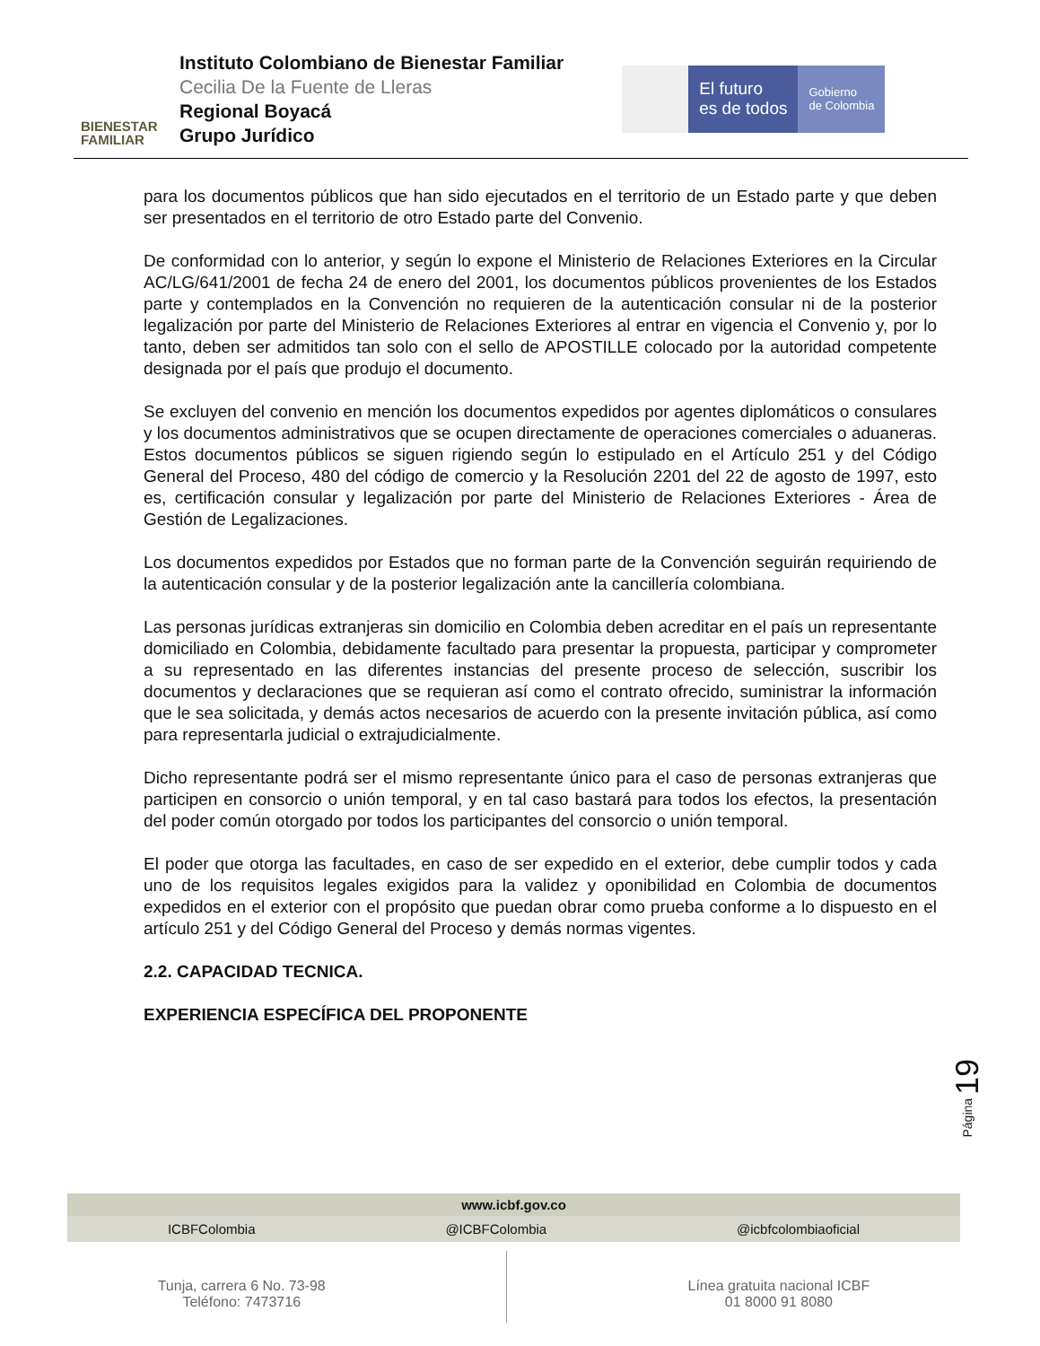BIENESTAR
FAMILIAR
Instituto Colombiano de Bienestar Familiar
Cecilia De la Fuente de Lleras
Regional Boyacá
Grupo Jurídico
El futuro
es de todos
Gobierno
de Colombia
para los documentos públicos que han sido ejecutados en el territorio de un Estado parte y que deben ser presentados en el territorio de otro Estado parte del Convenio.
De conformidad con lo anterior, y según lo expone el Ministerio de Relaciones Exteriores en la Circular AC/LG/641/2001 de fecha 24 de enero del 2001, los documentos públicos provenientes de los Estados parte y contemplados en la Convención no requieren de la autenticación consular ni de la posterior legalización por parte del Ministerio de Relaciones Exteriores al entrar en vigencia el Convenio y, por lo tanto, deben ser admitidos tan solo con el sello de APOSTILLE colocado por la autoridad competente designada por el país que produjo el documento.
Se excluyen del convenio en mención los documentos expedidos por agentes diplomáticos o consulares y los documentos administrativos que se ocupen directamente de operaciones comerciales o aduaneras. Estos documentos públicos se siguen rigiendo según lo estipulado en el Artículo 251 y del Código General del Proceso, 480 del código de comercio y la Resolución 2201 del 22 de agosto de 1997, esto es, certificación consular y legalización por parte del Ministerio de Relaciones Exteriores - Área de Gestión de Legalizaciones.
Los documentos expedidos por Estados que no forman parte de la Convención seguirán requiriendo de la autenticación consular y de la posterior legalización ante la cancillería colombiana.
Las personas jurídicas extranjeras sin domicilio en Colombia deben acreditar en el país un representante domiciliado en Colombia, debidamente facultado para presentar la propuesta, participar y comprometer a su representado en las diferentes instancias del presente proceso de selección, suscribir los documentos y declaraciones que se requieran así como el contrato ofrecido, suministrar la información que le sea solicitada, y demás actos necesarios de acuerdo con la presente invitación pública, así como para representarla judicial o extrajudicialmente.
Dicho representante podrá ser el mismo representante único para el caso de personas extranjeras que participen en consorcio o unión temporal, y en tal caso bastará para todos los efectos, la presentación del poder común otorgado por todos los participantes del consorcio o unión temporal.
El poder que otorga las facultades, en caso de ser expedido en el exterior, debe cumplir todos y cada uno de los requisitos legales exigidos para la validez y oponibilidad en Colombia de documentos expedidos en el exterior con el propósito que puedan obrar como prueba conforme a lo dispuesto en el artículo 251 y del Código General del Proceso y demás normas vigentes.
2.2. CAPACIDAD TECNICA.
EXPERIENCIA ESPECÍFICA DEL PROPONENTE
Página 19
www.icbf.gov.co
ICBFColombia @ICBFColombia @icbfcolombiaoficial
Tunja, carrera 6 No. 73-98
Teléfono: 7473716
Línea gratuita nacional ICBF
01 8000 91 8080